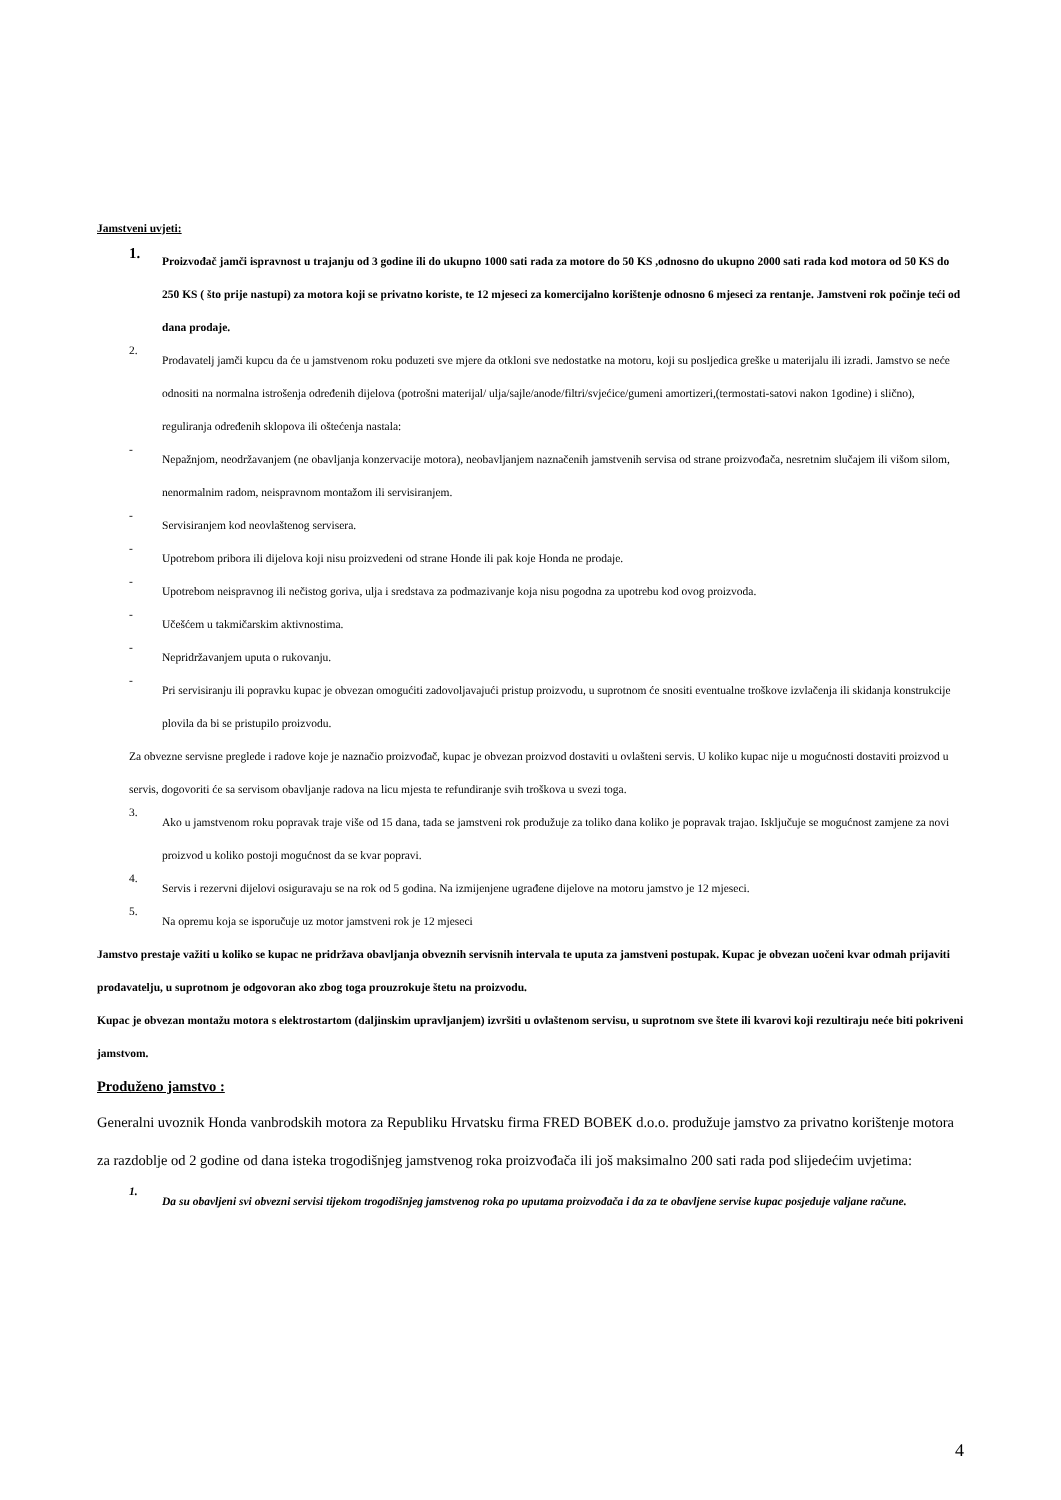Jamstveni uvjeti:
1.
Proizvođač jamči ispravnost u trajanju od 3 godine ili do ukupno 1000 sati rada za motore do 50 KS ,odnosno do ukupno 2000 sati rada kod motora od 50 KS do 250 KS ( što prije nastupi) za motora koji se privatno koriste, te 12 mjeseci za komercijalno korištenje odnosno 6 mjeseci za rentanje. Jamstveni rok počinje teći od dana prodaje.
2.
Prodavatelj jamči kupcu da će u jamstvenom roku poduzeti sve mjere da otkloni sve nedostatke na motoru, koji su posljedica greške u materijalu ili izradi. Jamstvo se neće odnositi na normalna istrošenja određenih dijelova (potrošni materijal/ ulja/sajle/anode/filtri/svjećice/gumeni amortizeri,(termostati-satovi nakon 1godine) i slično), reguliranja određenih sklopova ili oštećenja nastala:
-
Nepažnjom, neodržavanjem (ne obavljanja konzervacije motora), neobavljanjem naznačenih jamstvenih servisa od strane proizvođača, nesretnim slučajem ili višom silom, nenormalnim radom, neispravnom montažom ili servisiranjem.
-
Servisiranjem kod neovlaštenog servisera.
-
Upotrebom pribora ili dijelova koji nisu proizvedeni od strane Honde ili pak koje Honda ne prodaje.
-
Upotrebom neispravnog ili nečistog goriva, ulja i sredstava za podmazivanje koja nisu pogodna za upotrebu kod ovog proizvoda.
-
Učešćem u takmičarskim aktivnostima.
-
Nepridržavanjem uputa o rukovanju.
-
Pri servisiranju ili popravku kupac je obvezan omogućiti zadovoljavajući pristup proizvodu, u suprotnom će snositi eventualne troškove izvlačenja ili skidanja konstrukcije plovila da bi se pristupilo proizvodu.
Za obvezne servisne preglede i radove koje je naznačio proizvođač, kupac je obvezan proizvod dostaviti u ovlašteni servis. U koliko kupac nije u mogućnosti dostaviti proizvod u servis, dogovoriti će sa servisom obavljanje radova na licu mjesta te refundiranje svih troškova u svezi toga.
3.
Ako u jamstvenom roku popravak traje više od 15 dana, tada se jamstveni rok produžuje za toliko dana koliko je popravak trajao. Isključuje se mogućnost zamjene za novi proizvod u koliko postoji mogućnost da se kvar popravi.
4.
Servis i rezervni dijelovi osiguravaju se na rok od 5 godina. Na izmijenjene ugrađene dijelove na motoru jamstvo je 12 mjeseci.
5.
Na opremu koja se isporučuje uz motor jamstveni rok je 12 mjeseci
Jamstvo prestaje važiti u koliko se kupac ne pridržava obavljanja obveznih servisnih intervala te uputa za jamstveni postupak. Kupac je obvezan uočeni kvar odmah prijaviti prodavatelju, u suprotnom je odgovoran ako zbog toga prouzrokuje štetu na proizvodu.
Kupac je obvezan montažu motora s elektrostartom (daljinskim upravljanjem) izvršiti u ovlaštenom servisu, u suprotnom sve štete ili kvarovi koji rezultiraju neće biti pokriveni jamstvom.
Produženo jamstvo :
Generalni uvoznik Honda vanbrodskih motora za Republiku Hrvatsku firma FRED BOBEK d.o.o. produžuje jamstvo za privatno korištenje motora za razdoblje od 2 godine od dana isteka trogodišnjeg jamstvenog roka proizvođača ili još maksimalno 200 sati rada pod slijedećim uvjetima:
1.
Da su obavljeni svi obvezni servisi tijekom trogodišnjeg jamstvenog roka po uputama proizvođača i da za te obavljene servise kupac posjeduje valjane račune.
4